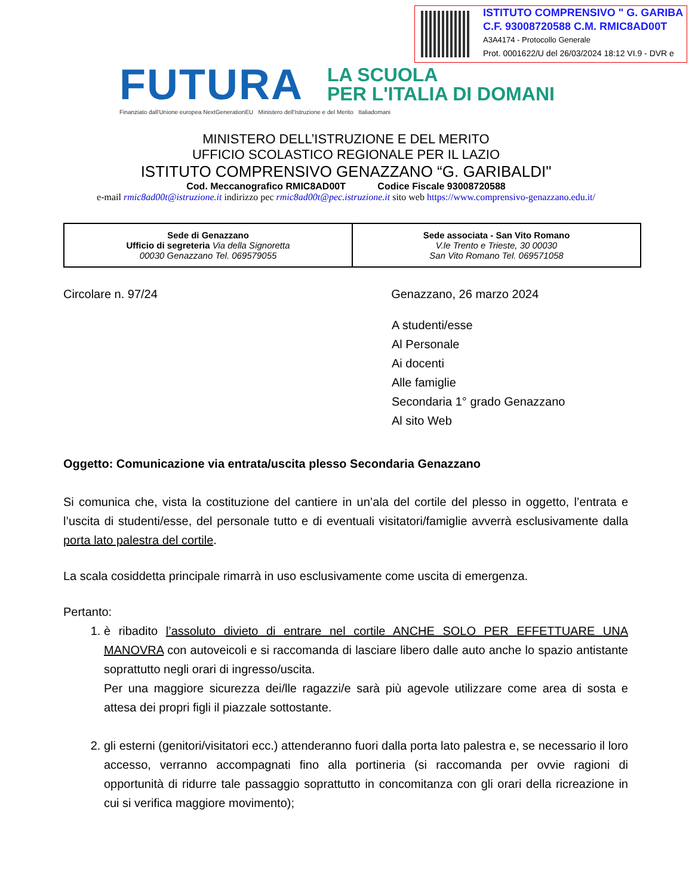ISTITUTO COMPRENSIVO " G. GARIBA
C.F. 93008720588 C.M. RMIC8AD00T
A3A4174 - Protocollo Generale
Prot. 0001622/U del 26/03/2024 18:12 VI.9 - DVR e
FUTURA
LA SCUOLA
PER L'ITALIA DI DOMANI
Finanziato dall'Unione europea NextGenerationEU Ministero dell'Istruzione e del Merito Italiadomani
MINISTERO DELL’ISTRUZIONE E DEL MERITO
UFFICIO SCOLASTICO REGIONALE PER IL LAZIO
ISTITUTO COMPRENSIVO GENAZZANO “G. GARIBALDI"
Cod. Meccanografico RMIC8AD00T Codice Fiscale 93008720588
e-mail rmic8ad00t@istruzione.it indirizzo pec rmic8ad00t@pec.istruzione.it sito web https://www.comprensivo-genazzano.edu.it/
| Sede di Genazzano Ufficio di segreteria Via della Signoretta 00030 Genazzano Tel. 069579055 | Sede associata - San Vito Romano V.le Trento e Trieste, 30 00030 San Vito Romano Tel. 069571058 |
Circolare n. 97/24 Genazzano, 26 marzo 2024
A studenti/esse
Al Personale
Ai docenti
Alle famiglie
Secondaria 1° grado Genazzano
Al sito Web
Oggetto: Comunicazione via entrata/uscita plesso Secondaria Genazzano
Si comunica che, vista la costituzione del cantiere in un’ala del cortile del plesso in oggetto, l’entrata e l’uscita di studenti/esse, del personale tutto e di eventuali visitatori/famiglie avverrà esclusivamente dalla porta lato palestra del cortile.
La scala cosiddetta principale rimarrà in uso esclusivamente come uscita di emergenza.
Pertanto:
1. è ribadito l’assoluto divieto di entrare nel cortile ANCHE SOLO PER EFFETTUARE UNA MANOVRA con autoveicoli e si raccomanda di lasciare libero dalle auto anche lo spazio antistante soprattutto negli orari di ingresso/uscita.
Per una maggiore sicurezza dei/lle ragazzi/e sarà più agevole utilizzare come area di sosta e attesa dei propri figli il piazzale sottostante.
2. gli esterni (genitori/visitatori ecc.) attenderanno fuori dalla porta lato palestra e, se necessario il loro accesso, verranno accompagnati fino alla portineria (si raccomanda per ovvie ragioni di opportunità di ridurre tale passaggio soprattutto in concomitanza con gli orari della ricreazione in cui si verifica maggiore movimento);